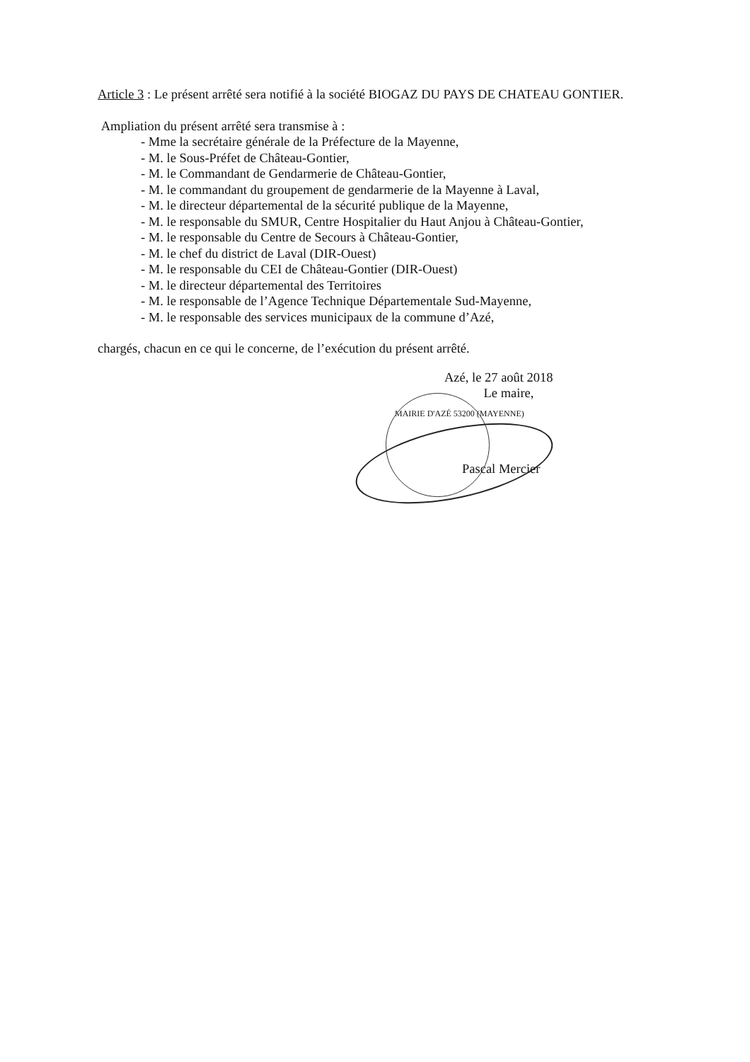Article 3 : Le présent arrêté sera notifié à la société BIOGAZ DU PAYS DE CHATEAU GONTIER.
Ampliation du présent arrêté sera transmise à :
- Mme la secrétaire générale de la Préfecture de la Mayenne,
- M. le Sous-Préfet de Château-Gontier,
- M. le Commandant de Gendarmerie de Château-Gontier,
- M. le commandant du groupement de gendarmerie de la Mayenne à Laval,
- M. le directeur départemental de la sécurité publique de la Mayenne,
- M. le responsable du SMUR, Centre Hospitalier du Haut Anjou à Château-Gontier,
- M. le responsable du Centre de Secours à Château-Gontier,
- M. le chef du district de Laval (DIR-Ouest)
- M. le responsable du CEI de Château-Gontier (DIR-Ouest)
- M. le directeur départemental des Territoires
- M. le responsable de l’Agence Technique Départementale Sud-Mayenne,
- M. le responsable des services municipaux de la commune d’Azé,
chargés, chacun en ce qui le concerne, de l’exécution du présent arrêté.
Azé, le 27 août 2018
Le maire,
MAIRIE D'AZÉ 53200 (MAYENNE)
Pascal Mercier